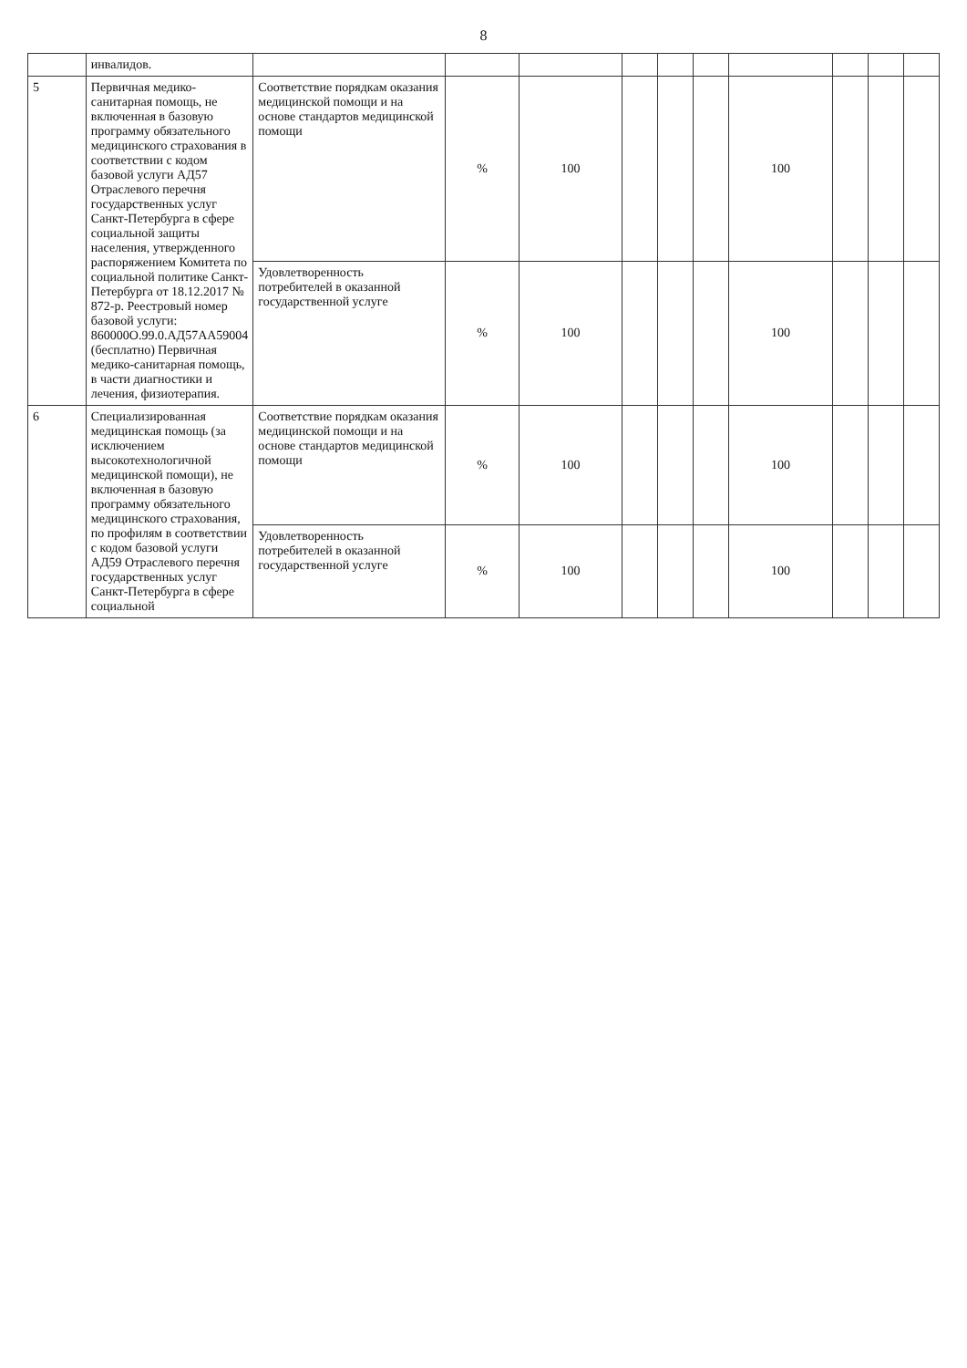8
| | инвалидов. | | | | | | | | | | |
| 5 | Первичная медико-санитарная помощь, не включенная в базовую программу обязательного медицинского страхования в соответствии с кодом базовой услуги АД57 Отраслевого перечня государственных услуг Санкт-Петербурга в сфере социальной защиты населения, утвержденного распоряжением Комитета по социальной политике Санкт-Петербурга от 18.12.2017 № 872-р. Реестровый номер базовой услуги: 860000О.99.0.АД57АА59004 (бесплатно) Первичная медико-санитарная помощь, в части диагностики и лечения, физиотерапия. | Соответствие порядкам оказания медицинской помощи и на основе стандартов медицинской помощи | % | 100 | | | | 100 | | | |
| | | Удовлетворенность потребителей в оказанной государственной услуге | % | 100 | | | | 100 | | | |
| 6 | Специализированная медицинская помощь (за исключением высокотехнологичной медицинской помощи), не включенная в базовую программу обязательного медицинского страхования, по профилям в соответствии с кодом базовой услуги АД59 Отраслевого перечня государственных услуг Санкт-Петербурга в сфере социальной | Соответствие порядкам оказания медицинской помощи и на основе стандартов медицинской помощи | % | 100 | | | | 100 | | | |
| | | Удовлетворенность потребителей в оказанной государственной услуге | % | 100 | | | | 100 | | | |